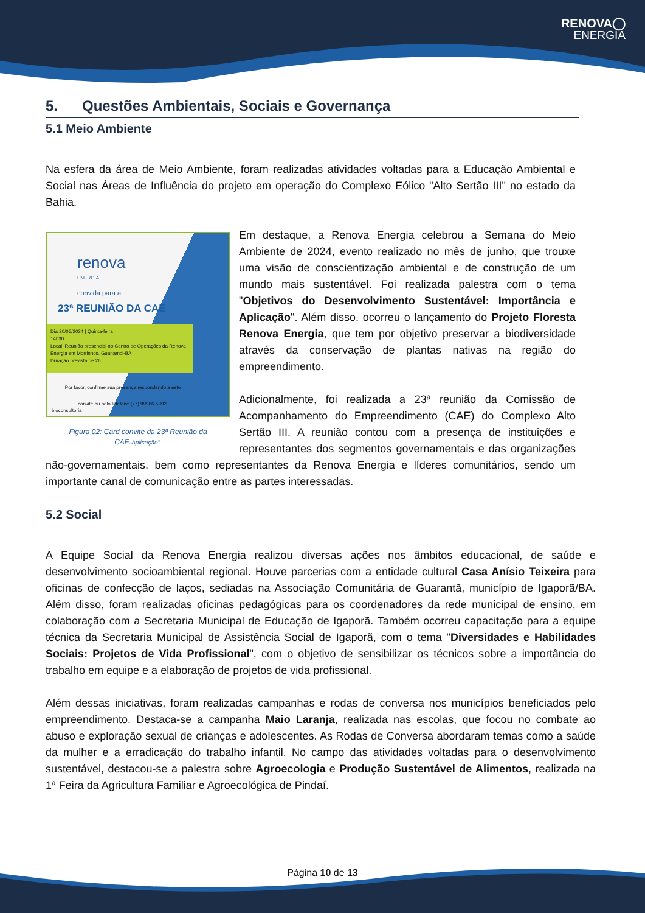RENOVA◯
ENERGIA
5. Questões Ambientais, Sociais e Governança
5.1 Meio Ambiente
Na esfera da área de Meio Ambiente, foram realizadas atividades voltadas para a Educação Ambiental e Social nas Áreas de Influência do projeto em operação do Complexo Eólico "Alto Sertão III" no estado da Bahia.
renova ENERGIA
convida para a
23ª REUNIÃO DA CAE
Dia 20/06/2024 | Quinta-feira
14h30
Local: Reunião presencial no Centro de Operações da Renova Energia em Morrinhos, Guanambi-BA
Duração prevista de 2h
Por favor, confirme sua presença respondendo a este convite ou pelo telefone (77) 99966-5992.
bioconsultoria
Figura 02: Card convite da 23ª Reunião da CAE.Aplicação".
Em destaque, a Renova Energia celebrou a Semana do Meio Ambiente de 2024, evento realizado no mês de junho, que trouxe uma visão de conscientização ambiental e de construção de um mundo mais sustentável. Foi realizada palestra com o tema "Objetivos do Desenvolvimento Sustentável: Importância e Aplicação". Além disso, ocorreu o lançamento do Projeto Floresta Renova Energia, que tem por objetivo preservar a biodiversidade através da conservação de plantas nativas na região do empreendimento.
Adicionalmente, foi realizada a 23ª reunião da Comissão de Acompanhamento do Empreendimento (CAE) do Complexo Alto Sertão III. A reunião contou com a presença de instituições e representantes dos segmentos governamentais e das organizações não-governamentais, bem como representantes da Renova Energia e líderes comunitários, sendo um importante canal de comunicação entre as partes interessadas.
5.2 Social
A Equipe Social da Renova Energia realizou diversas ações nos âmbitos educacional, de saúde e desenvolvimento socioambiental regional. Houve parcerias com a entidade cultural Casa Anísio Teixeira para oficinas de confecção de laços, sediadas na Associação Comunitária de Guarantã, município de Igaporã/BA. Além disso, foram realizadas oficinas pedagógicas para os coordenadores da rede municipal de ensino, em colaboração com a Secretaria Municipal de Educação de Igaporã. Também ocorreu capacitação para a equipe técnica da Secretaria Municipal de Assistência Social de Igaporã, com o tema "Diversidades e Habilidades Sociais: Projetos de Vida Profissional", com o objetivo de sensibilizar os técnicos sobre a importância do trabalho em equipe e a elaboração de projetos de vida profissional.
Além dessas iniciativas, foram realizadas campanhas e rodas de conversa nos municípios beneficiados pelo empreendimento. Destaca-se a campanha Maio Laranja, realizada nas escolas, que focou no combate ao abuso e exploração sexual de crianças e adolescentes. As Rodas de Conversa abordaram temas como a saúde da mulher e a erradicação do trabalho infantil. No campo das atividades voltadas para o desenvolvimento sustentável, destacou-se a palestra sobre Agroecologia e Produção Sustentável de Alimentos, realizada na 1ª Feira da Agricultura Familiar e Agroecológica de Pindaí.
Página 10 de 13